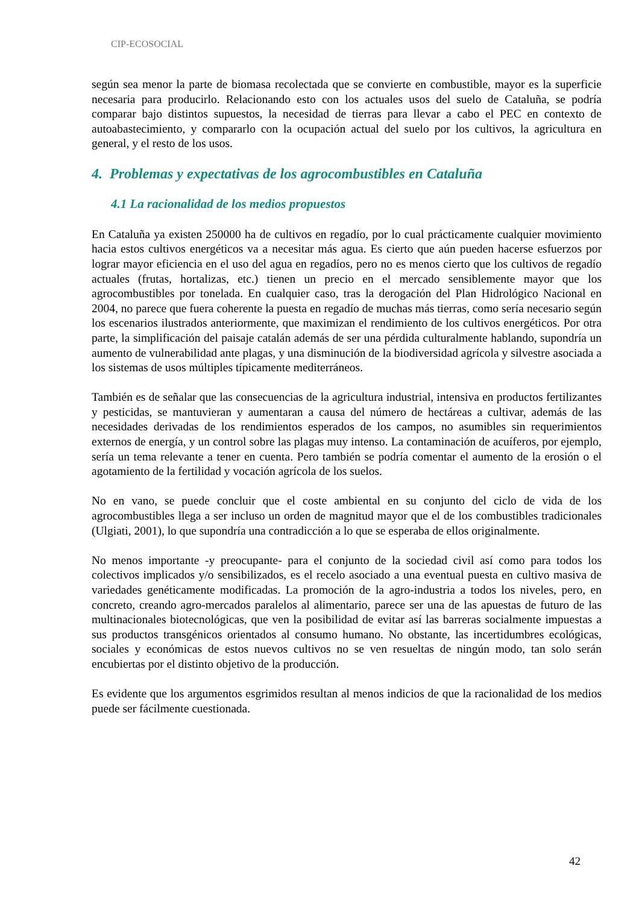CIP-ECOSOCIAL
según sea menor la parte de biomasa recolectada que se convierte en combustible, mayor es la superficie necesaria para producirlo. Relacionando esto con los actuales usos del suelo de Cataluña, se podría comparar bajo distintos supuestos, la necesidad de tierras para llevar a cabo el PEC en contexto de autoabastecimiento, y compararlo con la ocupación actual del suelo por los cultivos, la agricultura en general, y el resto de los usos.
4. Problemas y expectativas de los agrocombustibles en Cataluña
4.1 La racionalidad de los medios propuestos
En Cataluña ya existen 250000 ha de cultivos en regadío, por lo cual prácticamente cualquier movimiento hacia estos cultivos energéticos va a necesitar más agua. Es cierto que aún pueden hacerse esfuerzos por lograr mayor eficiencia en el uso del agua en regadíos, pero no es menos cierto que los cultivos de regadío actuales (frutas, hortalizas, etc.) tienen un precio en el mercado sensiblemente mayor que los agrocombustibles por tonelada. En cualquier caso, tras la derogación del Plan Hidrológico Nacional en 2004, no parece que fuera coherente la puesta en regadío de muchas más tierras, como sería necesario según los escenarios ilustrados anteriormente, que maximizan el rendimiento de los cultivos energéticos. Por otra parte, la simplificación del paisaje catalán además de ser una pérdida culturalmente hablando, supondría un aumento de vulnerabilidad ante plagas, y una disminución de la biodiversidad agrícola y silvestre asociada a los sistemas de usos múltiples típicamente mediterráneos.
También es de señalar que las consecuencias de la agricultura industrial, intensiva en productos fertilizantes y pesticidas, se mantuvieran y aumentaran a causa del número de hectáreas a cultivar, además de las necesidades derivadas de los rendimientos esperados de los campos, no asumibles sin requerimientos externos de energía, y un control sobre las plagas muy intenso. La contaminación de acuíferos, por ejemplo, sería un tema relevante a tener en cuenta. Pero también se podría comentar el aumento de la erosión o el agotamiento de la fertilidad y vocación agrícola de los suelos.
No en vano, se puede concluir que el coste ambiental en su conjunto del ciclo de vida de los agrocombustibles llega a ser incluso un orden de magnitud mayor que el de los combustibles tradicionales (Ulgiati, 2001), lo que supondría una contradicción a lo que se esperaba de ellos originalmente.
No menos importante -y preocupante- para el conjunto de la sociedad civil así como para todos los colectivos implicados y/o sensibilizados, es el recelo asociado a una eventual puesta en cultivo masiva de variedades genéticamente modificadas. La promoción de la agro-industria a todos los niveles, pero, en concreto, creando agro-mercados paralelos al alimentario, parece ser una de las apuestas de futuro de las multinacionales biotecnológicas, que ven la posibilidad de evitar así las barreras socialmente impuestas a sus productos transgénicos orientados al consumo humano. No obstante, las incertidumbres ecológicas, sociales y económicas de estos nuevos cultivos no se ven resueltas de ningún modo, tan solo serán encubiertas por el distinto objetivo de la producción.
Es evidente que los argumentos esgrimidos resultan al menos indicios de que la racionalidad de los medios puede ser fácilmente cuestionada.
42